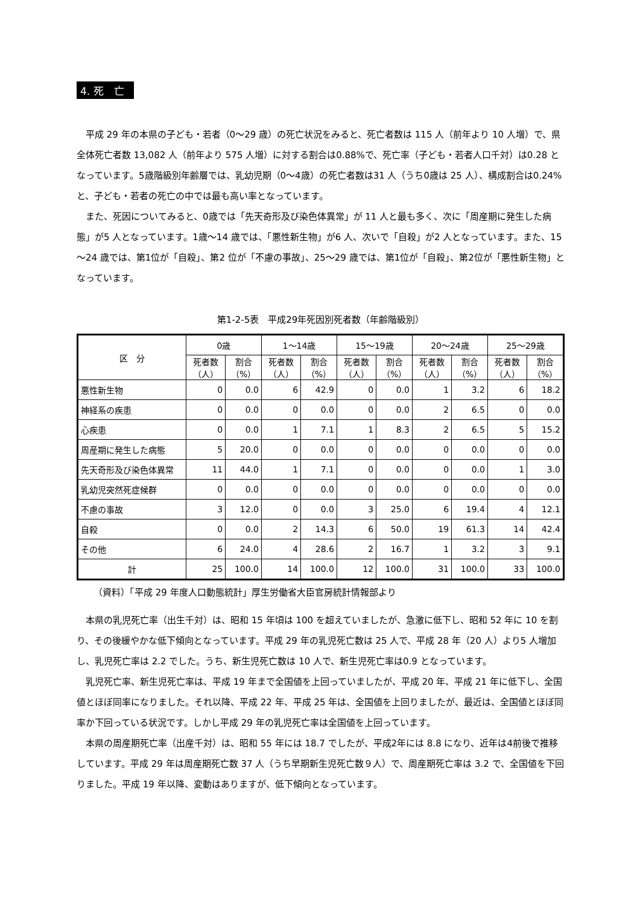4. 死　亡
平成 29 年の本県の子ども・若者（0～29 歳）の死亡状況をみると、死亡者数は 115 人（前年より 10 人増）で、県全体死亡者数 13,082 人（前年より 575 人増）に対する割合は0.88%で、死亡率（子ども・若者人口千対）は0.28 となっています。5歳階級別年齢層では、乳幼児期（0～4歳）の死亡者数は31 人（うち0歳は 25 人）、構成割合は0.24%と、子ども・若者の死亡の中では最も高い率となっています。
また、死因についてみると、0歳では「先天奇形及び染色体異常」が 11 人と最も多く、次に「周産期に発生した病態」が5 人となっています。1歳～14 歳では、「悪性新生物」が6 人、次いで「自殺」が2 人となっています。また、15～24 歳では、第1位が「自殺」、第2 位が「不慮の事故」、25～29 歳では、第1位が「自殺」、第2位が「悪性新生物」となっています。
第1-2-5表　平成29年死因別死者数（年齢階級別）
| 区 分 | 0歳 | | 1～14歳 | | 15～19歳 | | 20～24歳 | | 25～29歳 | |
| --- | --- | --- | --- | --- | --- | --- | --- | --- | --- | --- |
| | 死者数（人） | 割合（%） | 死者数（人） | 割合（%） | 死者数（人） | 割合（%） | 死者数（人） | 割合（%） | 死者数（人） | 割合（%） |
| 悪性新生物 | 0 | 0.0 | 6 | 42.9 | 0 | 0.0 | 1 | 3.2 | 6 | 18.2 |
| 神経系の疾患 | 0 | 0.0 | 0 | 0.0 | 0 | 0.0 | 2 | 6.5 | 0 | 0.0 |
| 心疾患 | 0 | 0.0 | 1 | 7.1 | 1 | 8.3 | 2 | 6.5 | 5 | 15.2 |
| 周産期に発生した病態 | 5 | 20.0 | 0 | 0.0 | 0 | 0.0 | 0 | 0.0 | 0 | 0.0 |
| 先天奇形及び染色体異常 | 11 | 44.0 | 1 | 7.1 | 0 | 0.0 | 0 | 0.0 | 1 | 3.0 |
| 乳幼児突然死症候群 | 0 | 0.0 | 0 | 0.0 | 0 | 0.0 | 0 | 0.0 | 0 | 0.0 |
| 不慮の事故 | 3 | 12.0 | 0 | 0.0 | 3 | 25.0 | 6 | 19.4 | 4 | 12.1 |
| 自殺 | 0 | 0.0 | 2 | 14.3 | 6 | 50.0 | 19 | 61.3 | 14 | 42.4 |
| その他 | 6 | 24.0 | 4 | 28.6 | 2 | 16.7 | 1 | 3.2 | 3 | 9.1 |
| 計 | 25 | 100.0 | 14 | 100.0 | 12 | 100.0 | 31 | 100.0 | 33 | 100.0 |
（資料）「平成 29 年度人口動態統計」厚生労働省大臣官房統計情報部より
本県の乳児死亡率（出生千対）は、昭和 15 年頃は 100 を超えていましたが、急激に低下し、昭和 52 年に 10 を割り、その後緩やかな低下傾向となっています。平成 29 年の乳児死亡数は 25 人で、平成 28 年（20 人）より5 人増加し、乳児死亡率は 2.2 でした。うち、新生児死亡数は 10 人で、新生児死亡率は0.9 となっています。
乳児死亡率、新生児死亡率は、平成 19 年まで全国値を上回っていましたが、平成 20 年、平成 21 年に低下し、全国値とほぼ同率になりました。それ以降、平成 22 年、平成 25 年は、全国値を上回りましたが、最近は、全国値とほぼ同率か下回っている状況です。しかし平成 29 年の乳児死亡率は全国値を上回っています。
本県の周産期死亡率（出産千対）は、昭和 55 年には 18.7 でしたが、平成2年には 8.8 になり、近年は4前後で推移しています。平成 29 年は周産期死亡数 37 人（うち早期新生児死亡数９人）で、周産期死亡率は 3.2 で、全国値を下回りました。平成 19 年以降、変動はありますが、低下傾向となっています。